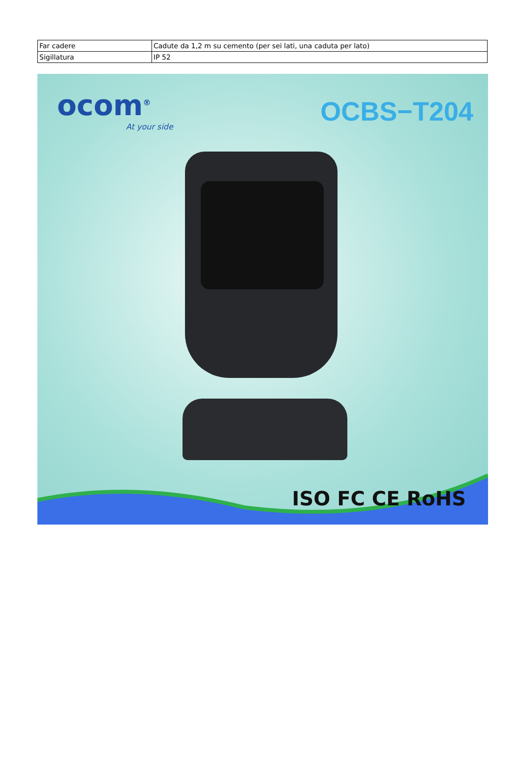| Far cadere | Cadute da 1,2 m su cemento (per sei lati, una caduta per lato) |
| Sigillatura | IP 52 |
ocom<sup>®</sup>
At your side
OCBS−T204
ISO FC CE RoHS